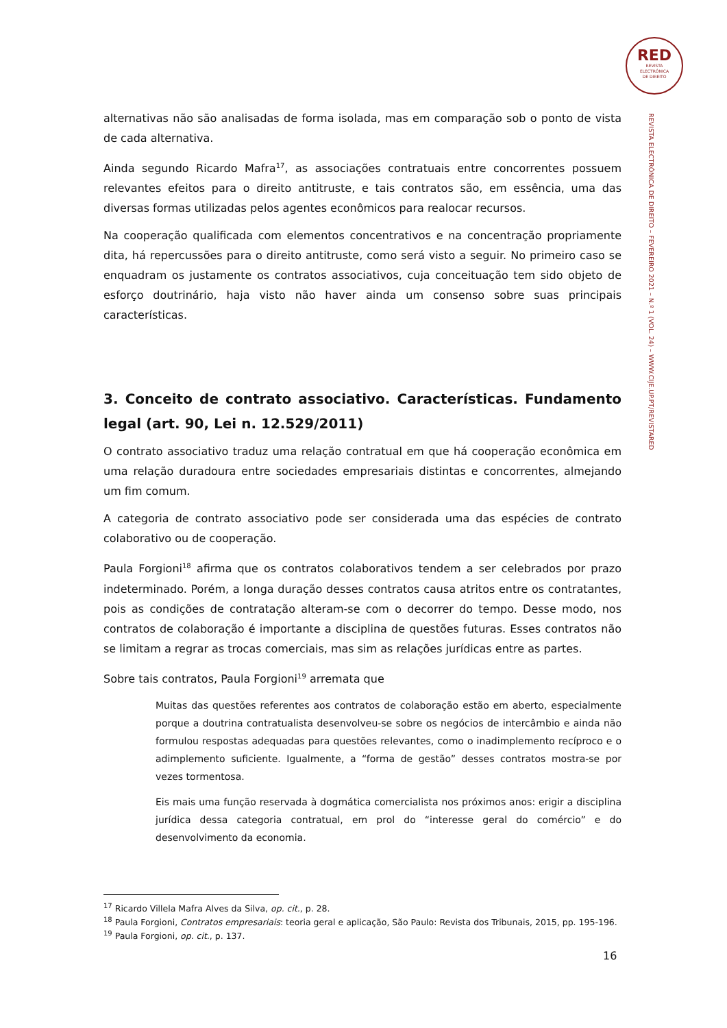RED
REVISTA
ELECTRÓNICA
DE DIREITO
REVISTA ELECTRÓNICA DE DIREITO – FEVEREIRO 2021 – N.º 1 (VOL. 24) – WWW.CIJE.UP.PT/REVISTARED
alternativas não são analisadas de forma isolada, mas em comparação sob o ponto de vista de cada alternativa.
Ainda segundo Ricardo Mafra<sup>17</sup>, as associações contratuais entre concorrentes possuem relevantes efeitos para o direito antitruste, e tais contratos são, em essência, uma das diversas formas utilizadas pelos agentes econômicos para realocar recursos.
Na cooperação qualificada com elementos concentrativos e na concentração propriamente dita, há repercussões para o direito antitruste, como será visto a seguir. No primeiro caso se enquadram os justamente os contratos associativos, cuja conceituação tem sido objeto de esforço doutrinário, haja visto não haver ainda um consenso sobre suas principais características.
3. Conceito de contrato associativo. Características. Fundamento legal (art. 90, Lei n. 12.529/2011)
O contrato associativo traduz uma relação contratual em que há cooperação econômica em uma relação duradoura entre sociedades empresariais distintas e concorrentes, almejando um fim comum.
A categoria de contrato associativo pode ser considerada uma das espécies de contrato colaborativo ou de cooperação.
Paula Forgioni<sup>18</sup> afirma que os contratos colaborativos tendem a ser celebrados por prazo indeterminado. Porém, a longa duração desses contratos causa atritos entre os contratantes, pois as condições de contratação alteram-se com o decorrer do tempo. Desse modo, nos contratos de colaboração é importante a disciplina de questões futuras. Esses contratos não se limitam a regrar as trocas comerciais, mas sim as relações jurídicas entre as partes.
Sobre tais contratos, Paula Forgioni<sup>19</sup> arremata que
Muitas das questões referentes aos contratos de colaboração estão em aberto, especialmente porque a doutrina contratualista desenvolveu-se sobre os negócios de intercâmbio e ainda não formulou respostas adequadas para questões relevantes, como o inadimplemento recíproco e o adimplemento suficiente. Igualmente, a “forma de gestão” desses contratos mostra-se por vezes tormentosa.
Eis mais uma função reservada à dogmática comercialista nos próximos anos: erigir a disciplina jurídica dessa categoria contratual, em prol do “interesse geral do comércio” e do desenvolvimento da economia.
<sup>17</sup> Ricardo Villela Mafra Alves da Silva, op. cit., p. 28.
<sup>18</sup> Paula Forgioni, Contratos empresariais: teoria geral e aplicação, São Paulo: Revista dos Tribunais, 2015, pp. 195-196.
<sup>19</sup> Paula Forgioni, op. cit., p. 137.
16